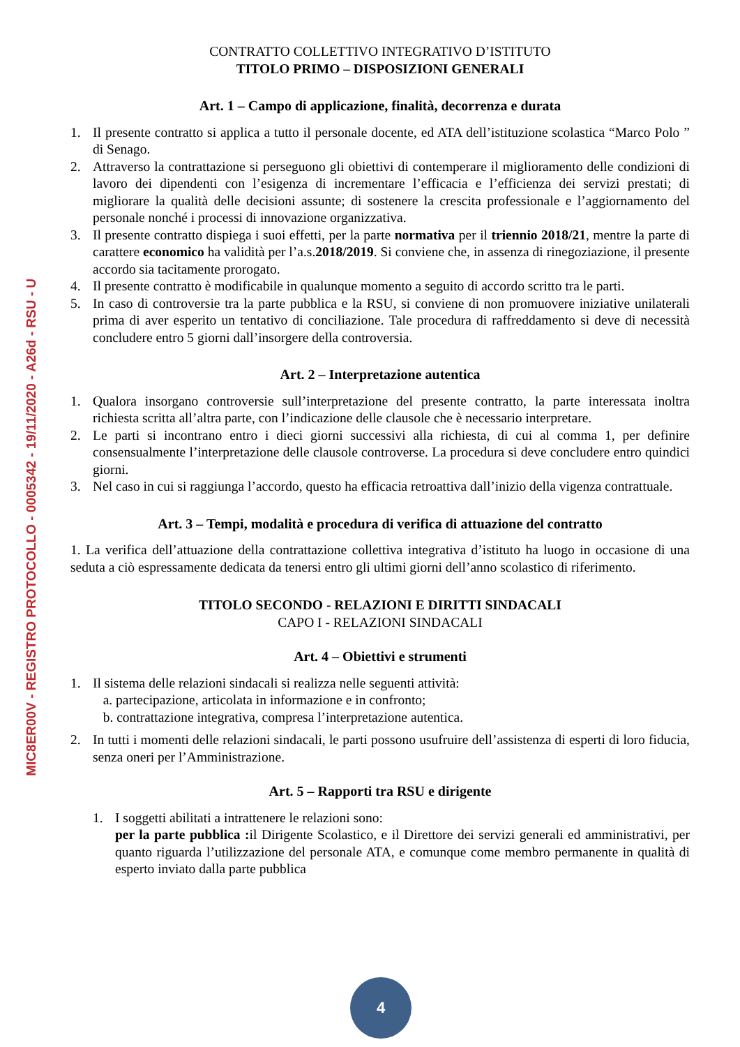MIC8ER00V - REGISTRO PROTOCOLLO - 0005342 - 19/11/2020 - A26d - RSU - U
CONTRATTO COLLETTIVO INTEGRATIVO D’ISTITUTO
TITOLO PRIMO – DISPOSIZIONI GENERALI
Art. 1 – Campo di applicazione, finalità, decorrenza e durata
1. Il presente contratto si applica a tutto il personale docente, ed ATA dell’istituzione scolastica “Marco Polo ” di Senago.
2. Attraverso la contrattazione si perseguono gli obiettivi di contemperare il miglioramento delle condizioni di lavoro dei dipendenti con l’esigenza di incrementare l’efficacia e l’efficienza dei servizi prestati; di migliorare la qualità delle decisioni assunte; di sostenere la crescita professionale e l’aggiornamento del personale nonché i processi di innovazione organizzativa.
3. Il presente contratto dispiega i suoi effetti, per la parte normativa per il triennio 2018/21, mentre la parte di carattere economico ha validità per l’a.s.2018/2019. Si conviene che, in assenza di rinegoziazione, il presente accordo sia tacitamente prorogato.
4. Il presente contratto è modificabile in qualunque momento a seguito di accordo scritto tra le parti.
5. In caso di controversie tra la parte pubblica e la RSU, si conviene di non promuovere iniziative unilaterali prima di aver esperito un tentativo di conciliazione. Tale procedura di raffreddamento si deve di necessità concludere entro 5 giorni dall’insorgere della controversia.
Art. 2 – Interpretazione autentica
1. Qualora insorgano controversie sull’interpretazione del presente contratto, la parte interessata inoltra richiesta scritta all’altra parte, con l’indicazione delle clausole che è necessario interpretare.
2. Le parti si incontrano entro i dieci giorni successivi alla richiesta, di cui al comma 1, per definire consensualmente l’interpretazione delle clausole controverse. La procedura si deve concludere entro quindici giorni.
3. Nel caso in cui si raggiunga l’accordo, questo ha efficacia retroattiva dall’inizio della vigenza contrattuale.
Art. 3 – Tempi, modalità e procedura di verifica di attuazione del contratto
1. La verifica dell’attuazione della contrattazione collettiva integrativa d’istituto ha luogo in occasione di una seduta a ciò espressamente dedicata da tenersi entro gli ultimi giorni dell’anno scolastico di riferimento.
TITOLO SECONDO - RELAZIONI E DIRITTI SINDACALI
CAPO I - RELAZIONI SINDACALI
Art. 4 – Obiettivi e strumenti
1. Il sistema delle relazioni sindacali si realizza nelle seguenti attività:
a. partecipazione, articolata in informazione e in confronto;
b. contrattazione integrativa, compresa l’interpretazione autentica.
2. In tutti i momenti delle relazioni sindacali, le parti possono usufruire dell’assistenza di esperti di loro fiducia, senza oneri per l’Amministrazione.
Art. 5 – Rapporti tra RSU e dirigente
1. I soggetti abilitati a intrattenere le relazioni sono:
per la parte pubblica : il Dirigente Scolastico, e il Direttore dei servizi generali ed amministrativi, per quanto riguarda l’utilizzazione del personale ATA, e comunque come membro permanente in qualità di esperto inviato dalla parte pubblica
4